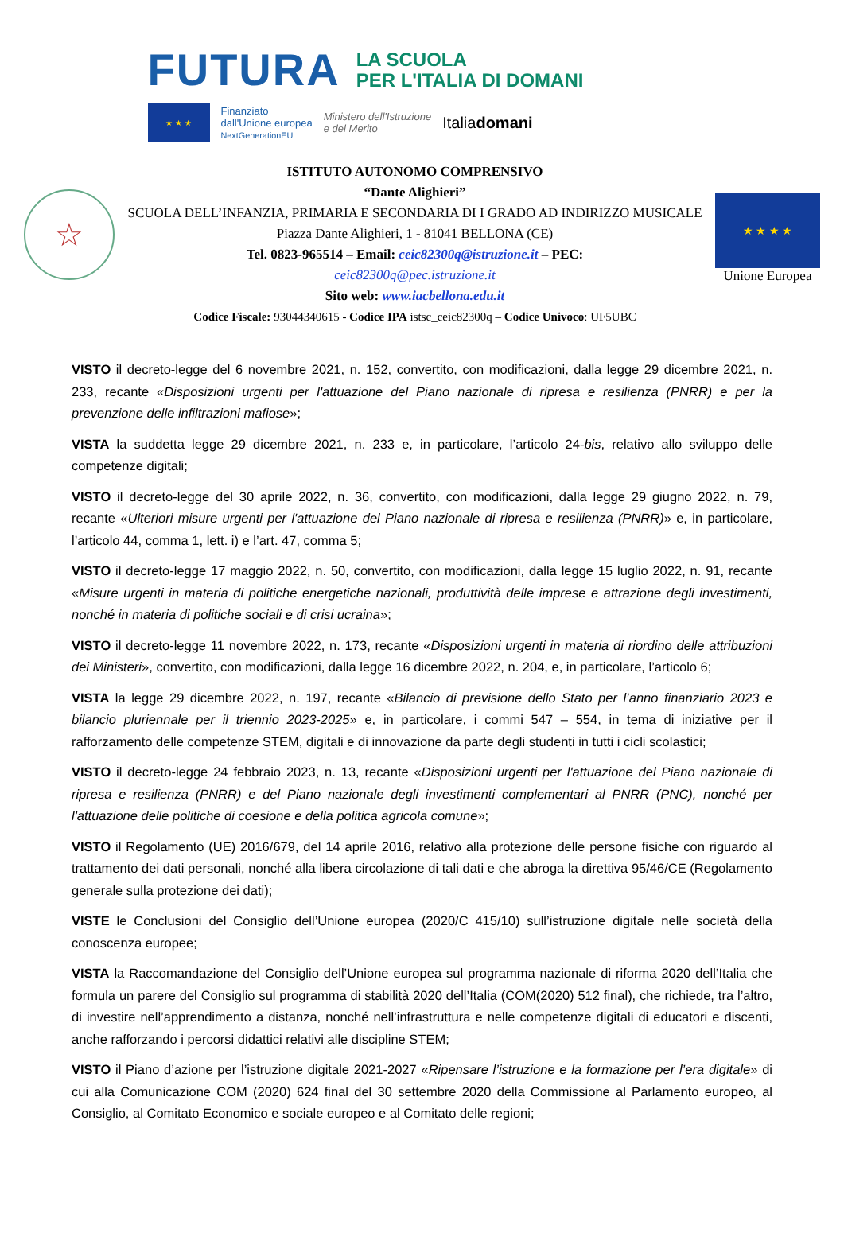FUTURA LA SCUOLA
PER L'ITALIA DI DOMANI
★ ★ ★
Finanziato
dall'Unione europea
NextGenerationEU Ministero dell'Istruzione
e del Merito Italiadomani
☆
ISTITUTO AUTONOMO COMPRENSIVO
“Dante Alighieri”
SCUOLA DELL’INFANZIA, PRIMARIA E SECONDARIA DI I GRADO AD INDIRIZZO MUSICALE
Piazza Dante Alighieri, 1 - 81041 BELLONA (CE)
Tel. 0823-965514 – Email: ceic82300q@istruzione.it – PEC:
ceic82300q@pec.istruzione.it
Sito web: www.iacbellona.edu.it
Codice Fiscale: 93044340615 - Codice IPA istsc_ceic82300q – Codice Univoco: UF5UBC
★ ★ ★ ★
Unione Europea
VISTO il decreto-legge del 6 novembre 2021, n. 152, convertito, con modificazioni, dalla legge 29 dicembre 2021, n. 233, recante «Disposizioni urgenti per l'attuazione del Piano nazionale di ripresa e resilienza (PNRR) e per la prevenzione delle infiltrazioni mafiose»;
VISTA la suddetta legge 29 dicembre 2021, n. 233 e, in particolare, l’articolo 24-bis, relativo allo sviluppo delle competenze digitali;
VISTO il decreto-legge del 30 aprile 2022, n. 36, convertito, con modificazioni, dalla legge 29 giugno 2022, n. 79, recante «Ulteriori misure urgenti per l'attuazione del Piano nazionale di ripresa e resilienza (PNRR)» e, in particolare, l’articolo 44, comma 1, lett. i) e l’art. 47, comma 5;
VISTO il decreto-legge 17 maggio 2022, n. 50, convertito, con modificazioni, dalla legge 15 luglio 2022, n. 91, recante «Misure urgenti in materia di politiche energetiche nazionali, produttività delle imprese e attrazione degli investimenti, nonché in materia di politiche sociali e di crisi ucraina»;
VISTO il decreto-legge 11 novembre 2022, n. 173, recante «Disposizioni urgenti in materia di riordino delle attribuzioni dei Ministeri», convertito, con modificazioni, dalla legge 16 dicembre 2022, n. 204, e, in particolare, l’articolo 6;
VISTA la legge 29 dicembre 2022, n. 197, recante «Bilancio di previsione dello Stato per l’anno finanziario 2023 e bilancio pluriennale per il triennio 2023-2025» e, in particolare, i commi 547 – 554, in tema di iniziative per il rafforzamento delle competenze STEM, digitali e di innovazione da parte degli studenti in tutti i cicli scolastici;
VISTO il decreto-legge 24 febbraio 2023, n. 13, recante «Disposizioni urgenti per l'attuazione del Piano nazionale di ripresa e resilienza (PNRR) e del Piano nazionale degli investimenti complementari al PNRR (PNC), nonché per l'attuazione delle politiche di coesione e della politica agricola comune»;
VISTO il Regolamento (UE) 2016/679, del 14 aprile 2016, relativo alla protezione delle persone fisiche con riguardo al trattamento dei dati personali, nonché alla libera circolazione di tali dati e che abroga la direttiva 95/46/CE (Regolamento generale sulla protezione dei dati);
VISTE le Conclusioni del Consiglio dell’Unione europea (2020/C 415/10) sull’istruzione digitale nelle società della conoscenza europee;
VISTA la Raccomandazione del Consiglio dell’Unione europea sul programma nazionale di riforma 2020 dell’Italia che formula un parere del Consiglio sul programma di stabilità 2020 dell’Italia (COM(2020) 512 final), che richiede, tra l’altro, di investire nell’apprendimento a distanza, nonché nell’infrastruttura e nelle competenze digitali di educatori e discenti, anche rafforzando i percorsi didattici relativi alle discipline STEM;
VISTO il Piano d’azione per l’istruzione digitale 2021-2027 «Ripensare l’istruzione e la formazione per l’era digitale» di cui alla Comunicazione COM (2020) 624 final del 30 settembre 2020 della Commissione al Parlamento europeo, al Consiglio, al Comitato Economico e sociale europeo e al Comitato delle regioni;